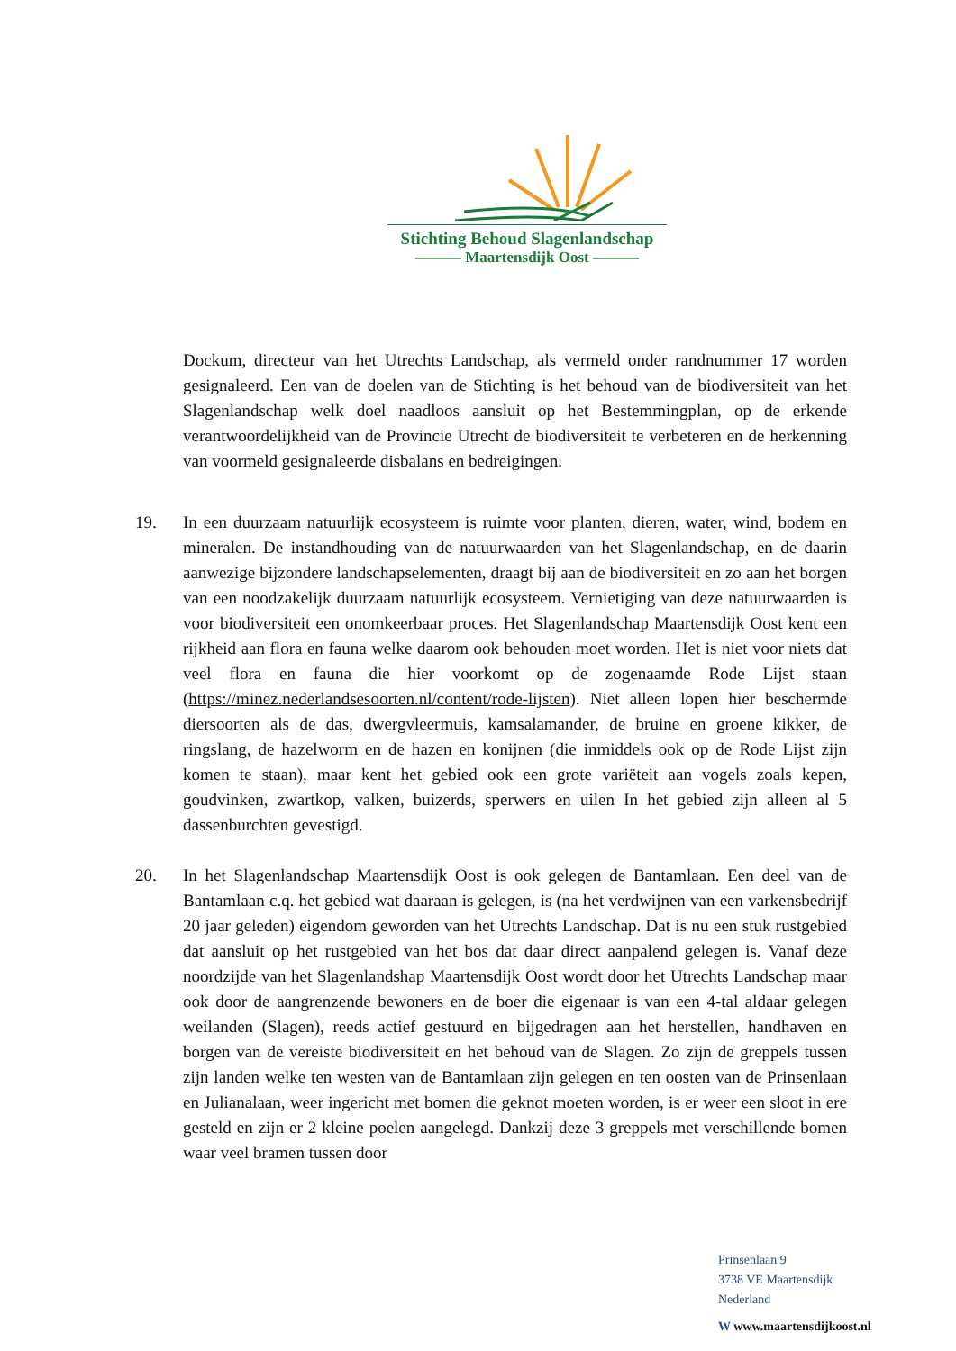Stichting Behoud Slagenlandschap
——— Maartensdijk Oost ———
Dockum, directeur van het Utrechts Landschap, als vermeld onder randnummer 17 worden gesignaleerd. Een van de doelen van de Stichting is het behoud van de biodiversiteit van het Slagenlandschap welk doel naadloos aansluit op het Bestemmingplan, op de erkende verantwoordelijkheid van de Provincie Utrecht de biodiversiteit te verbeteren en de herkenning van voormeld gesignaleerde disbalans en bedreigingen.
19. In een duurzaam natuurlijk ecosysteem is ruimte voor planten, dieren, water, wind, bodem en mineralen. De instandhouding van de natuurwaarden van het Slagenlandschap, en de daarin aanwezige bijzondere landschapselementen, draagt bij aan de biodiversiteit en zo aan het borgen van een noodzakelijk duurzaam natuurlijk ecosysteem. Vernietiging van deze natuurwaarden is voor biodiversiteit een onomkeerbaar proces. Het Slagenlandschap Maartensdijk Oost kent een rijkheid aan flora en fauna welke daarom ook behouden moet worden. Het is niet voor niets dat veel flora en fauna die hier voorkomt op de zogenaamde Rode Lijst staan (https://minez.nederlandsesoorten.nl/content/rode-lijsten). Niet alleen lopen hier beschermde diersoorten als de das, dwergvleermuis, kamsalamander, de bruine en groene kikker, de ringslang, de hazelworm en de hazen en konijnen (die inmiddels ook op de Rode Lijst zijn komen te staan), maar kent het gebied ook een grote variëteit aan vogels zoals kepen, goudvinken, zwartkop, valken, buizerds, sperwers en uilen In het gebied zijn alleen al 5 dassenburchten gevestigd.
20. In het Slagenlandschap Maartensdijk Oost is ook gelegen de Bantamlaan. Een deel van de Bantamlaan c.q. het gebied wat daaraan is gelegen, is (na het verdwijnen van een varkensbedrijf 20 jaar geleden) eigendom geworden van het Utrechts Landschap. Dat is nu een stuk rustgebied dat aansluit op het rustgebied van het bos dat daar direct aanpalend gelegen is. Vanaf deze noordzijde van het Slagenlandshap Maartensdijk Oost wordt door het Utrechts Landschap maar ook door de aangrenzende bewoners en de boer die eigenaar is van een 4-tal aldaar gelegen weilanden (Slagen), reeds actief gestuurd en bijgedragen aan het herstellen, handhaven en borgen van de vereiste biodiversiteit en het behoud van de Slagen. Zo zijn de greppels tussen zijn landen welke ten westen van de Bantamlaan zijn gelegen en ten oosten van de Prinsenlaan en Julianalaan, weer ingericht met bomen die geknot moeten worden, is er weer een sloot in ere gesteld en zijn er 2 kleine poelen aangelegd. Dankzij deze 3 greppels met verschillende bomen waar veel bramen tussen door
Prinsenlaan 9
3738 VE Maartensdijk
Nederland
W www.maartensdijkoost.nl